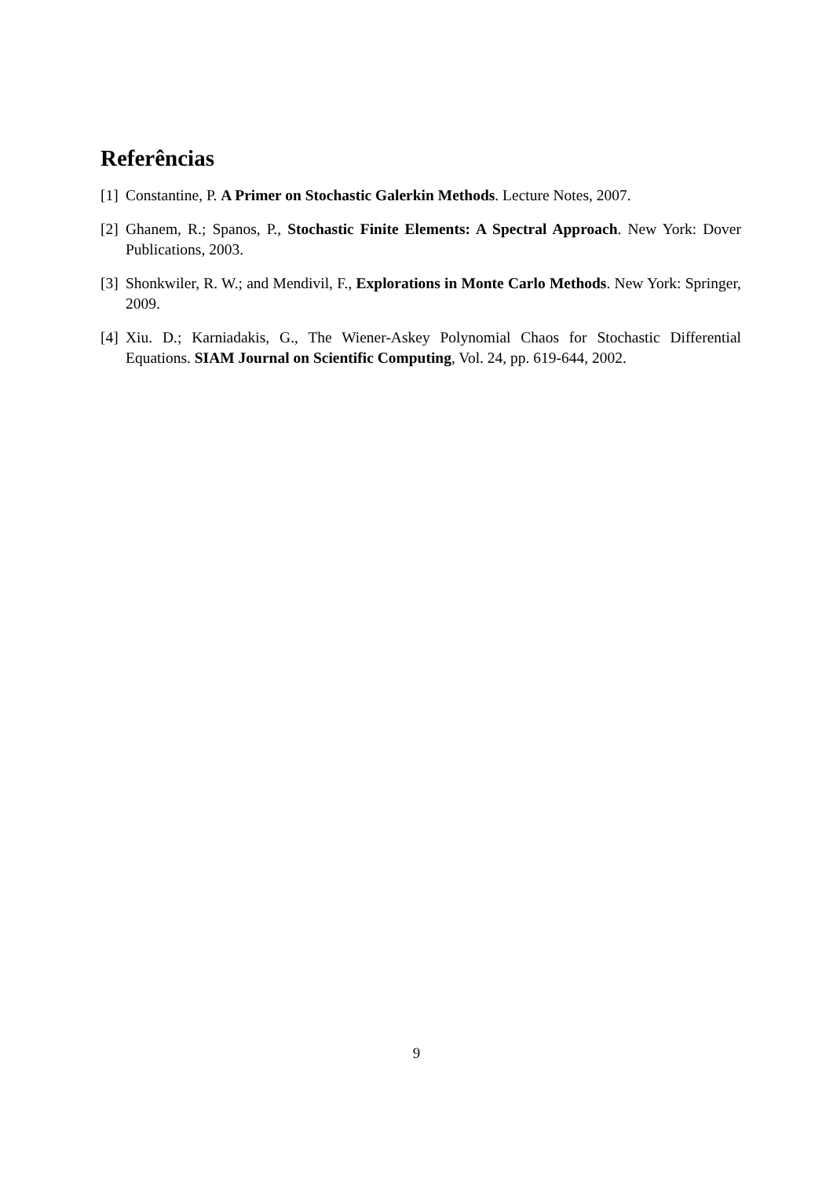Referências
[1] Constantine, P. A Primer on Stochastic Galerkin Methods. Lecture Notes, 2007.
[2] Ghanem, R.; Spanos, P., Stochastic Finite Elements: A Spectral Approach. New York: Dover Publications, 2003.
[3] Shonkwiler, R. W.; and Mendivil, F., Explorations in Monte Carlo Methods. New York: Springer, 2009.
[4] Xiu. D.; Karniadakis, G., The Wiener-Askey Polynomial Chaos for Stochastic Differential Equations. SIAM Journal on Scientific Computing, Vol. 24, pp. 619-644, 2002.
9